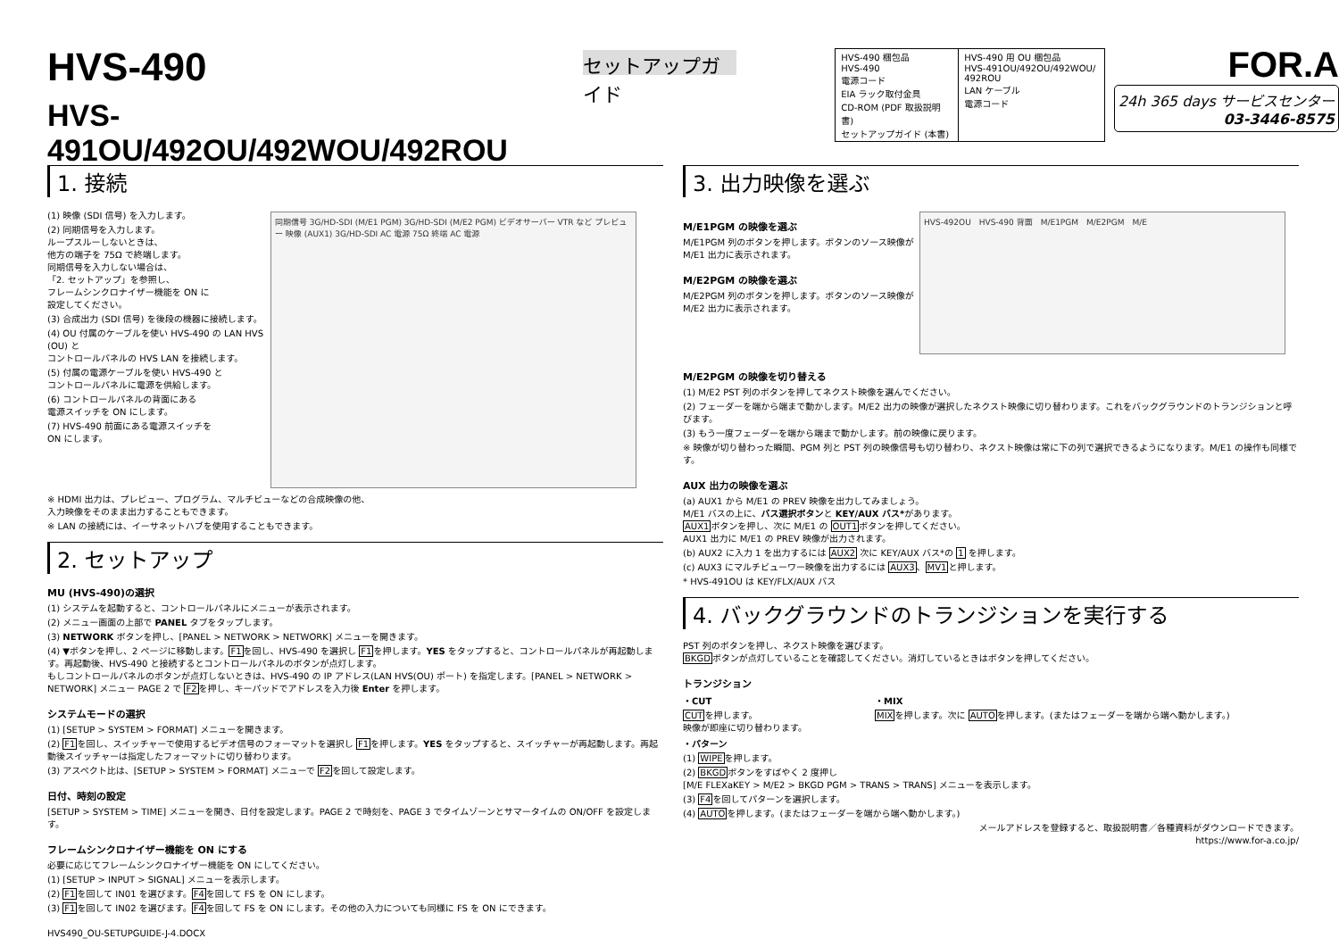HVS-490
HVS-491OU/492OU/492WOU/492ROU
セットアップガイド
| HVS-490 梱包品 HVS-490 電源コード EIA ラック取付金具 CD-ROM (PDF 取扱説明書) セットアップガイド (本書) | HVS-490 用 OU 梱包品 HVS-491OU/492OU/492WOU/ 492ROU LAN ケーブル 電源コード |
FOR.A
24h 365 days サービスセンター 03-3446-8575
1. 接続
(1) 映像 (SDI 信号) を入力します。
(2) 同期信号を入力します。
ループスルーしないときは、
他方の端子を 75Ω で終端します。
同期信号を入力しない場合は、
「2. セットアップ」を参照し、
フレームシンクロナイザー機能を ON に
設定してください。
(3) 合成出力 (SDI 信号) を後段の機器に接続します。
(4) OU 付属のケーブルを使い HVS-490 の LAN HVS (OU) と
コントロールパネルの HVS LAN を接続します。
(5) 付属の電源ケーブルを使い HVS-490 と
コントロールパネルに電源を供給します。
(6) コントロールパネルの背面にある
電源スイッチを ON にします。
(7) HVS-490 前面にある電源スイッチを
ON にします。
同期信号 3G/HD-SDI (M/E1 PGM) 3G/HD-SDI (M/E2 PGM) ビデオサーバー VTR など プレビュー 映像 (AUX1) 3G/HD-SDI AC 電源 75Ω 終端 AC 電源
※ HDMI 出力は、プレビュー、プログラム、マルチビューなどの合成映像の他、
入力映像をそのまま出力することもできます。
※ LAN の接続には、イーサネットハブを使用することもできます。
2. セットアップ
MU (HVS-490)の選択
(1) システムを起動すると、コントロールパネルにメニューが表示されます。
(2) メニュー画面の上部で PANEL タブをタップします。
(3) NETWORK ボタンを押し、[PANEL > NETWORK > NETWORK] メニューを開きます。
(4) ▼ボタンを押し、2 ページに移動します。F1を回し、HVS-490 を選択し F1を押します。YES をタップすると、コントロールパネルが再起動します。再起動後、HVS-490 と接続するとコントロールパネルのボタンが点灯します。
もしコントロールパネルのボタンが点灯しないときは、HVS-490 の IP アドレス(LAN HVS(OU) ポート) を指定します。[PANEL > NETWORK > NETWORK] メニュー PAGE 2 で F2を押し、キーパッドでアドレスを入力後 Enter を押します。
システムモードの選択
(1) [SETUP > SYSTEM > FORMAT] メニューを開きます。
(2) F1を回し、スイッチャーで使用するビデオ信号のフォーマットを選択し F1を押します。YES をタップすると、スイッチャーが再起動します。再起動後スイッチャーは指定したフォーマットに切り替わります。
(3) アスペクト比は、[SETUP > SYSTEM > FORMAT] メニューで F2を回して設定します。
日付、時刻の設定
[SETUP > SYSTEM > TIME] メニューを開き、日付を設定します。PAGE 2 で時刻を、PAGE 3 でタイムゾーンとサマータイムの ON/OFF を設定します。
フレームシンクロナイザー機能を ON にする
必要に応じてフレームシンクロナイザー機能を ON にしてください。
(1) [SETUP > INPUT > SIGNAL] メニューを表示します。
(2) F1を回して IN01 を選びます。F4を回して FS を ON にします。
(3) F1を回して IN02 を選びます。F4を回して FS を ON にします。その他の入力についても同様に FS を ON にできます。
HVS490_OU-SETUPGUIDE-J-4.DOCX
3. 出力映像を選ぶ
M/E1PGM の映像を選ぶ
M/E1PGM 列のボタンを押します。ボタンのソース映像が M/E1 出力に表示されます。
M/E2PGM の映像を選ぶ
M/E2PGM 列のボタンを押します。ボタンのソース映像が M/E2 出力に表示されます。
HVS-492OU　HVS-490 背面　M/E1PGM　M/E2PGM　M/E
M/E2PGM の映像を切り替える
(1) M/E2 PST 列のボタンを押してネクスト映像を選んでください。
(2) フェーダーを端から端まで動かします。M/E2 出力の映像が選択したネクスト映像に切り替わります。これをバックグラウンドのトランジションと呼びます。
(3) もう一度フェーダーを端から端まで動かします。前の映像に戻ります。
※ 映像が切り替わった瞬間、PGM 列と PST 列の映像信号も切り替わり、ネクスト映像は常に下の列で選択できるようになります。M/E1 の操作も同様です。
AUX 出力の映像を選ぶ
(a) AUX1 から M/E1 の PREV 映像を出力してみましょう。
M/E1 バスの上に、バス選択ボタンと KEY/AUX バス*があります。
AUX1ボタンを押し、次に M/E1 の OUT1ボタンを押してください。
AUX1 出力に M/E1 の PREV 映像が出力されます。
(b) AUX2 に入力 1 を出力するには AUX2 次に KEY/AUX バス*の 1 を押します。
(c) AUX3 にマルチビューワー映像を出力するには AUX3、MV1と押します。
* HVS-491OU は KEY/FLX/AUX バス
4. バックグラウンドのトランジションを実行する
PST 列のボタンを押し、ネクスト映像を選びます。
BKGDボタンが点灯していることを確認してください。消灯しているときはボタンを押してください。
トランジション
・CUT
CUTを押します。
映像が即座に切り替わります。
・MIX
MIXを押します。次に AUTOを押します。(またはフェーダーを端から端へ動かします。)
・パターン
(1) WIPEを押します。
(2) BKGDボタンをすばやく 2 度押し
[M/E FLEXaKEY > M/E2 > BKGD PGM > TRANS > TRANS] メニューを表示します。
(3) F4を回してパターンを選択します。
(4) AUTOを押します。(またはフェーダーを端から端へ動かします。)
メールアドレスを登録すると、取扱説明書／各種資料がダウンロードできます。
https://www.for-a.co.jp/